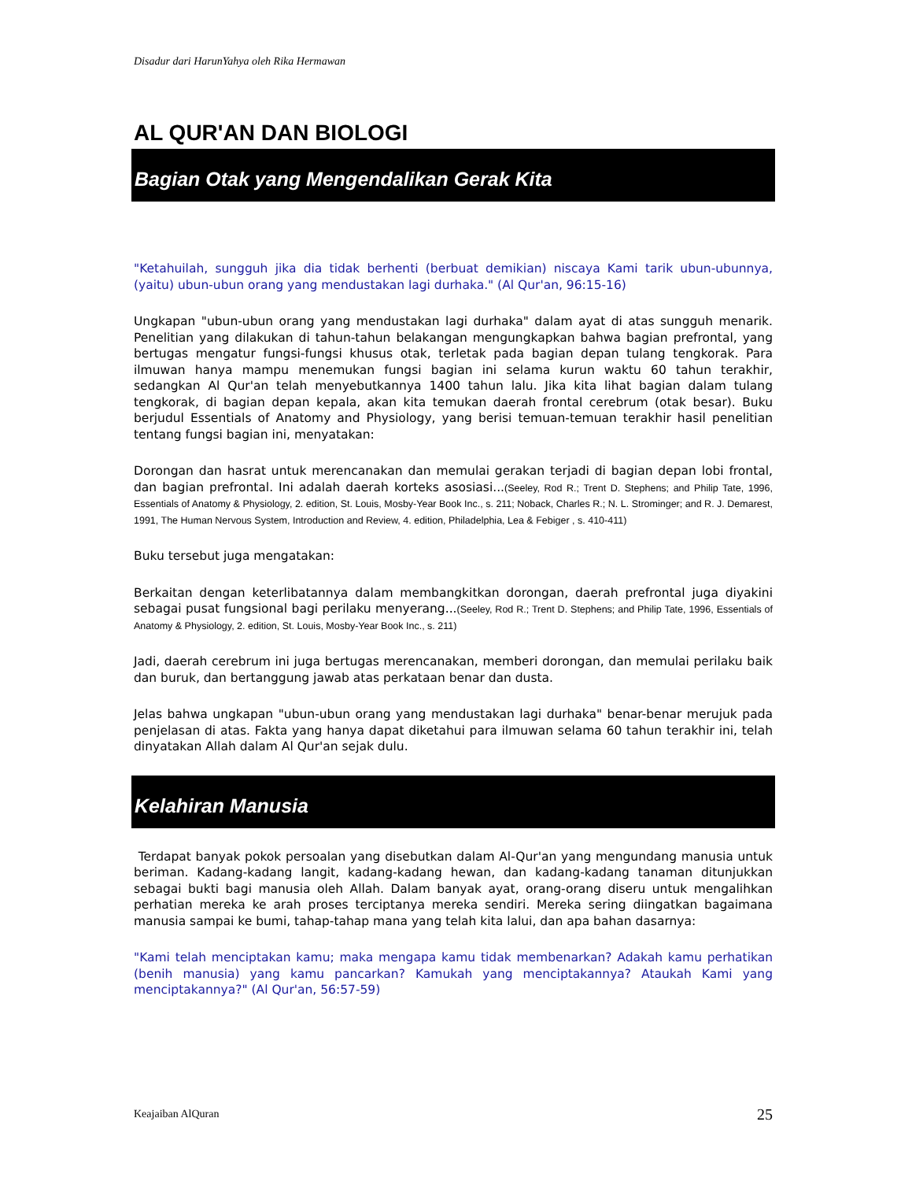Disadur dari HarunYahya oleh Rika Hermawan
AL QUR'AN DAN BIOLOGI
Bagian Otak yang Mengendalikan Gerak Kita
"Ketahuilah, sungguh jika dia tidak berhenti (berbuat demikian) niscaya Kami tarik ubun-ubunnya, (yaitu) ubun-ubun orang yang mendustakan lagi durhaka." (Al Qur'an, 96:15-16)
Ungkapan "ubun-ubun orang yang mendustakan lagi durhaka" dalam ayat di atas sungguh menarik. Penelitian yang dilakukan di tahun-tahun belakangan mengungkapkan bahwa bagian prefrontal, yang bertugas mengatur fungsi-fungsi khusus otak, terletak pada bagian depan tulang tengkorak. Para ilmuwan hanya mampu menemukan fungsi bagian ini selama kurun waktu 60 tahun terakhir, sedangkan Al Qur'an telah menyebutkannya 1400 tahun lalu. Jika kita lihat bagian dalam tulang tengkorak, di bagian depan kepala, akan kita temukan daerah frontal cerebrum (otak besar). Buku berjudul Essentials of Anatomy and Physiology, yang berisi temuan-temuan terakhir hasil penelitian tentang fungsi bagian ini, menyatakan:
Dorongan dan hasrat untuk merencanakan dan memulai gerakan terjadi di bagian depan lobi frontal, dan bagian prefrontal. Ini adalah daerah korteks asosiasi...(Seeley, Rod R.; Trent D. Stephens; and Philip Tate, 1996, Essentials of Anatomy & Physiology, 2. edition, St. Louis, Mosby-Year Book Inc., s. 211; Noback, Charles R.; N. L. Strominger; and R. J. Demarest, 1991, The Human Nervous System, Introduction and Review, 4. edition, Philadelphia, Lea & Febiger , s. 410-411)
Buku tersebut juga mengatakan:
Berkaitan dengan keterlibatannya dalam membangkitkan dorongan, daerah prefrontal juga diyakini sebagai pusat fungsional bagi perilaku menyerang...(Seeley, Rod R.; Trent D. Stephens; and Philip Tate, 1996, Essentials of Anatomy & Physiology, 2. edition, St. Louis, Mosby-Year Book Inc., s. 211)
Jadi, daerah cerebrum ini juga bertugas merencanakan, memberi dorongan, dan memulai perilaku baik dan buruk, dan bertanggung jawab atas perkataan benar dan dusta.
Jelas bahwa ungkapan "ubun-ubun orang yang mendustakan lagi durhaka" benar-benar merujuk pada penjelasan di atas. Fakta yang hanya dapat diketahui para ilmuwan selama 60 tahun terakhir ini, telah dinyatakan Allah dalam Al Qur'an sejak dulu.
Kelahiran Manusia
Terdapat banyak pokok persoalan yang disebutkan dalam Al-Qur'an yang mengundang manusia untuk beriman. Kadang-kadang langit, kadang-kadang hewan, dan kadang-kadang tanaman ditunjukkan sebagai bukti bagi manusia oleh Allah. Dalam banyak ayat, orang-orang diseru untuk mengalihkan perhatian mereka ke arah proses terciptanya mereka sendiri. Mereka sering diingatkan bagaimana manusia sampai ke bumi, tahap-tahap mana yang telah kita lalui, dan apa bahan dasarnya:
"Kami telah menciptakan kamu; maka mengapa kamu tidak membenarkan? Adakah kamu perhatikan (benih manusia) yang kamu pancarkan? Kamukah yang menciptakannya? Ataukah Kami yang menciptakannya?" (Al Qur'an, 56:57-59)
Keajaiban AlQuran 25